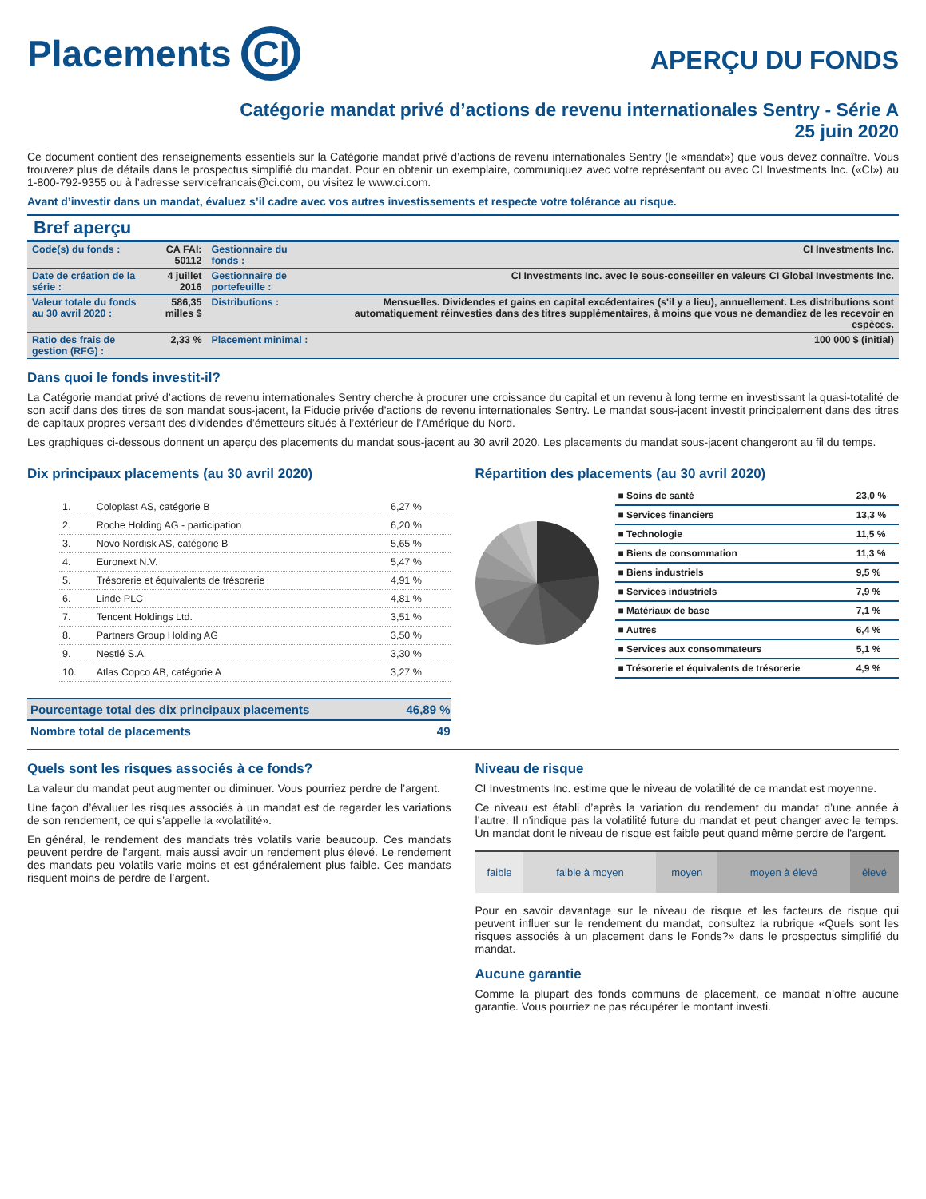Placements CI
APERÇU DU FONDS
Catégorie mandat privé d’actions de revenu internationales Sentry - Série A
25 juin 2020
Ce document contient des renseignements essentiels sur la Catégorie mandat privé d’actions de revenu internationales Sentry (le «mandat») que vous devez connaître. Vous trouverez plus de détails dans le prospectus simplifié du mandat. Pour en obtenir un exemplaire, communiquez avec votre représentant ou avec CI Investments Inc. («CI») au 1-800-792-9355 ou à l’adresse servicefrancais@ci.com, ou visitez le www.ci.com.
Avant d’investir dans un mandat, évaluez s’il cadre avec vos autres investissements et respecte votre tolérance au risque.
Bref aperçu
| Code(s) du fonds : | CA FAI: 50112 | Gestionnaire du fonds : | CI Investments Inc. |
| Date de création de la série : | 4 juillet 2016 | Gestionnaire de portefeuille : | CI Investments Inc. avec le sous-conseiller en valeurs CI Global Investments Inc. |
| Valeur totale du fonds au 30 avril 2020 : | 586,35 milles $ | Distributions : | Mensuelles. Dividendes et gains en capital excédentaires (s'il y a lieu), annuellement. Les distributions sont automatiquement réinvesties dans des titres supplémentaires, à moins que vous ne demandiez de les recevoir en espèces. |
| Ratio des frais de gestion (RFG) : | 2,33 % | Placement minimal : | 100 000 $ (initial) |
Dans quoi le fonds investit-il?
La Catégorie mandat privé d’actions de revenu internationales Sentry cherche à procurer une croissance du capital et un revenu à long terme en investissant la quasi-totalité de son actif dans des titres de son mandat sous-jacent, la Fiducie privée d’actions de revenu internationales Sentry. Le mandat sous-jacent investit principalement dans des titres de capitaux propres versant des dividendes d’émetteurs situés à l’extérieur de l’Amérique du Nord.
Les graphiques ci-dessous donnent un aperçu des placements du mandat sous-jacent au 30 avril 2020. Les placements du mandat sous-jacent changeront au fil du temps.
Dix principaux placements (au 30 avril 2020)
| 1. | Coloplast AS, catégorie B | 6,27 % |
| 2. | Roche Holding AG - participation | 6,20 % |
| 3. | Novo Nordisk AS, catégorie B | 5,65 % |
| 4. | Euronext N.V. | 5,47 % |
| 5. | Trésorerie et équivalents de trésorerie | 4,91 % |
| 6. | Linde PLC | 4,81 % |
| 7. | Tencent Holdings Ltd. | 3,51 % |
| 8. | Partners Group Holding AG | 3,50 % |
| 9. | Nestlé S.A. | 3,30 % |
| 10. | Atlas Copco AB, catégorie A | 3,27 % |
| Pourcentage total des dix principaux placements | 46,89 % |
| Nombre total de placements | 49 |
Répartition des placements (au 30 avril 2020)
| ■ Soins de santé | 23,0 % |
| ■ Services financiers | 13,3 % |
| ■ Technologie | 11,5 % |
| ■ Biens de consommation | 11,3 % |
| ■ Biens industriels | 9,5 % |
| ■ Services industriels | 7,9 % |
| ■ Matériaux de base | 7,1 % |
| ■ Autres | 6,4 % |
| ■ Services aux consommateurs | 5,1 % |
| ■ Trésorerie et équivalents de trésorerie | 4,9 % |
Quels sont les risques associés à ce fonds?
La valeur du mandat peut augmenter ou diminuer. Vous pourriez perdre de l’argent.
Une façon d’évaluer les risques associés à un mandat est de regarder les variations de son rendement, ce qui s’appelle la «volatilité».
En général, le rendement des mandats très volatils varie beaucoup. Ces mandats peuvent perdre de l’argent, mais aussi avoir un rendement plus élevé. Le rendement des mandats peu volatils varie moins et est généralement plus faible. Ces mandats risquent moins de perdre de l’argent.
Niveau de risque
CI Investments Inc. estime que le niveau de volatilité de ce mandat est moyenne.
Ce niveau est établi d’après la variation du rendement du mandat d’une année à l’autre. Il n’indique pas la volatilité future du mandat et peut changer avec le temps. Un mandat dont le niveau de risque est faible peut quand même perdre de l’argent.
| faible | faible à moyen | moyen | moyen à élevé | élevé |
Pour en savoir davantage sur le niveau de risque et les facteurs de risque qui peuvent influer sur le rendement du mandat, consultez la rubrique «Quels sont les risques associés à un placement dans le Fonds?» dans le prospectus simplifié du mandat.
Aucune garantie
Comme la plupart des fonds communs de placement, ce mandat n’offre aucune garantie. Vous pourriez ne pas récupérer le montant investi.